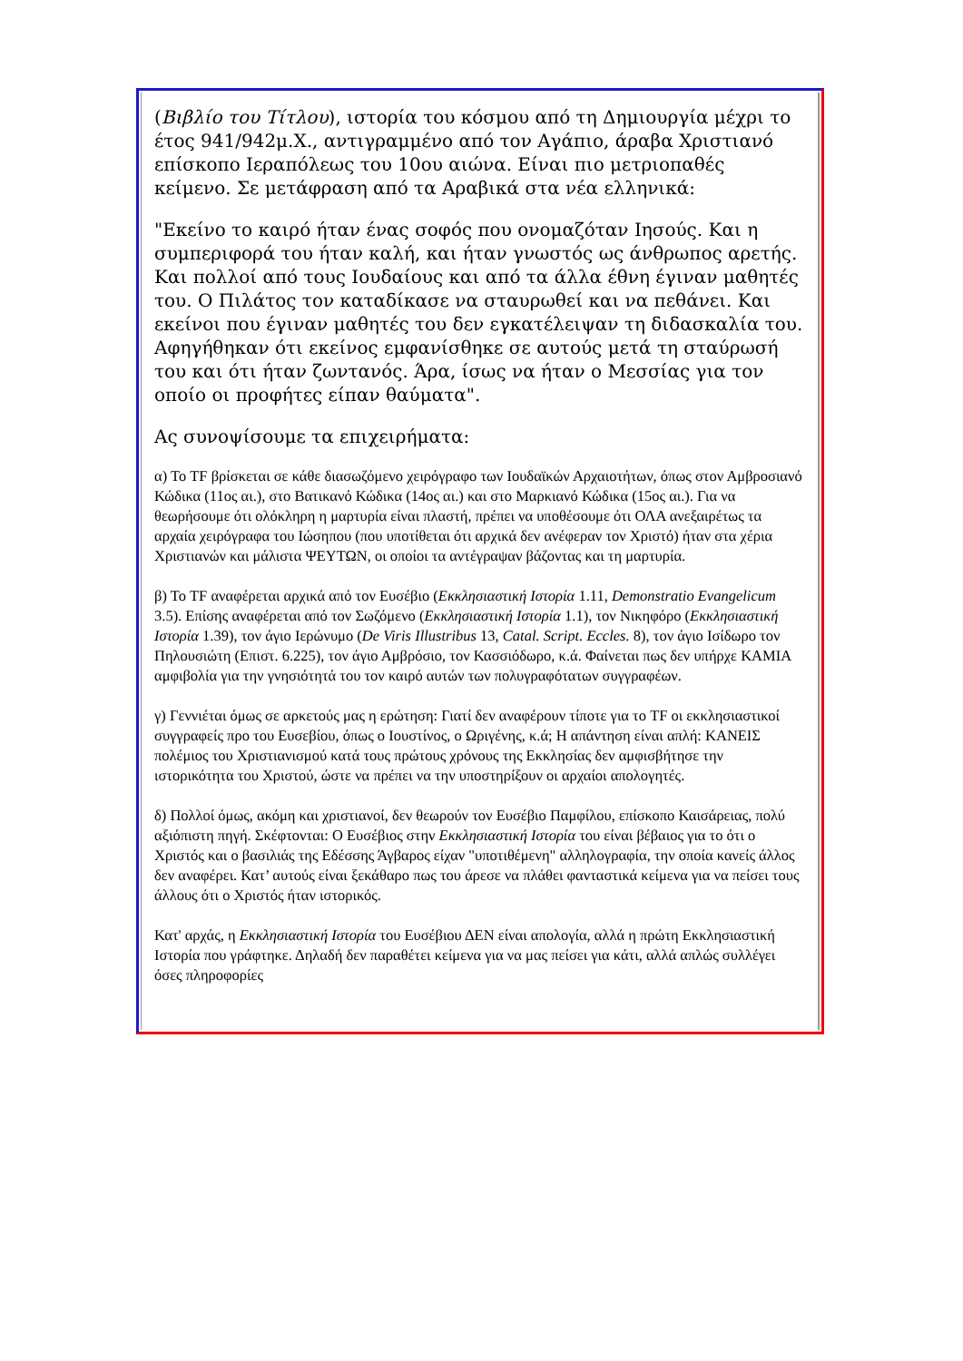(Βιβλίο του Τίτλου), ιστορία του κόσμου από τη Δημιουργία μέχρι το έτος 941/942μ.Χ., αντιγραμμένο από τον Αγάπιο, άραβα Χριστιανό επίσκοπο Ιεραπόλεως του 10ου αιώνα. Είναι πιο μετριοπαθές κείμενο. Σε μετάφραση από τα Αραβικά στα νέα ελληνικά:
"Εκείνο το καιρό ήταν ένας σοφός που ονομαζόταν Ιησούς. Και η συμπεριφορά του ήταν καλή, και ήταν γνωστός ως άνθρωπος αρετής. Και πολλοί από τους Ιουδαίους και από τα άλλα έθνη έγιναν μαθητές του. Ο Πιλάτος τον καταδίκασε να σταυρωθεί και να πεθάνει. Και εκείνοι που έγιναν μαθητές του δεν εγκατέλειψαν τη διδασκαλία του. Αφηγήθηκαν ότι εκείνος εμφανίσθηκε σε αυτούς μετά τη σταύρωσή του και ότι ήταν ζωντανός. Άρα, ίσως να ήταν ο Μεσσίας για τον οποίο οι προφήτες είπαν θαύματα".
Ας συνοψίσουμε τα επιχειρήματα:
α) Το TF βρίσκεται σε κάθε διασωζόμενο χειρόγραφο των Ιουδαϊκών Αρχαιοτήτων, όπως στον Αμβροσιανό Κώδικα (11ος αι.), στο Βατικανό Κώδικα (14ος αι.) και στο Μαρκιανό Κώδικα (15ος αι.). Για να θεωρήσουμε ότι ολόκληρη η μαρτυρία είναι πλαστή, πρέπει να υποθέσουμε ότι ΟΛΑ ανεξαιρέτως τα αρχαία χειρόγραφα του Ιώσηπου (που υποτίθεται ότι αρχικά δεν ανέφεραν τον Χριστό) ήταν στα χέρια Χριστιανών και μάλιστα ΨΕΥΤΩΝ, οι οποίοι τα αντέγραψαν βάζοντας και τη μαρτυρία.
β) Το TF αναφέρεται αρχικά από τον Ευσέβιο (Εκκλησιαστική Ιστορία 1.11, Demonstratio Evangelicum 3.5). Επίσης αναφέρεται από τον Σωζόμενο (Εκκλησιαστική Ιστορία 1.1), τον Νικηφόρο (Εκκλησιαστική Ιστορία 1.39), τον άγιο Ιερώνυμο (De Viris Illustribus 13, Catal. Script. Eccles. 8), τον άγιο Ισίδωρο τον Πηλουσιώτη (Επιστ. 6.225), τον άγιο Αμβρόσιο, τον Κασσιόδωρο, κ.ά. Φαίνεται πως δεν υπήρχε ΚΑΜΙΑ αμφιβολία για την γνησιότητά του τον καιρό αυτών των πολυγραφότατων συγγραφέων.
γ) Γεννιέται όμως σε αρκετούς μας η ερώτηση: Γιατί δεν αναφέρουν τίποτε για το TF οι εκκλησιαστικοί συγγραφείς προ του Ευσεβίου, όπως ο Ιουστίνος, ο Ωριγένης, κ.ά; Η απάντηση είναι απλή: ΚΑΝΕΙΣ πολέμιος του Χριστιανισμού κατά τους πρώτους χρόνους της Εκκλησίας δεν αμφισβήτησε την ιστορικότητα του Χριστού, ώστε να πρέπει να την υποστηρίξουν οι αρχαίοι απολογητές.
δ) Πολλοί όμως, ακόμη και χριστιανοί, δεν θεωρούν τον Ευσέβιο Παμφίλου, επίσκοπο Καισάρειας, πολύ αξιόπιστη πηγή. Σκέφτονται: Ο Ευσέβιος στην Εκκλησιαστική Ιστορία του είναι βέβαιος για το ότι ο Χριστός και ο βασιλιάς της Εδέσσης Άγβαρος είχαν "υποτιθέμενη" αλληλογραφία, την οποία κανείς άλλος δεν αναφέρει. Κατ’ αυτούς είναι ξεκάθαρο πως του άρεσε να πλάθει φανταστικά κείμενα για να πείσει τους άλλους ότι ο Χριστός ήταν ιστορικός.
Κατ' αρχάς, η Εκκλησιαστική Ιστορία του Ευσέβιου ΔΕΝ είναι απολογία, αλλά η πρώτη Εκκλησιαστική Ιστορία που γράφτηκε. Δηλαδή δεν παραθέτει κείμενα για να μας πείσει για κάτι, αλλά απλώς συλλέγει όσες πληροφορίες